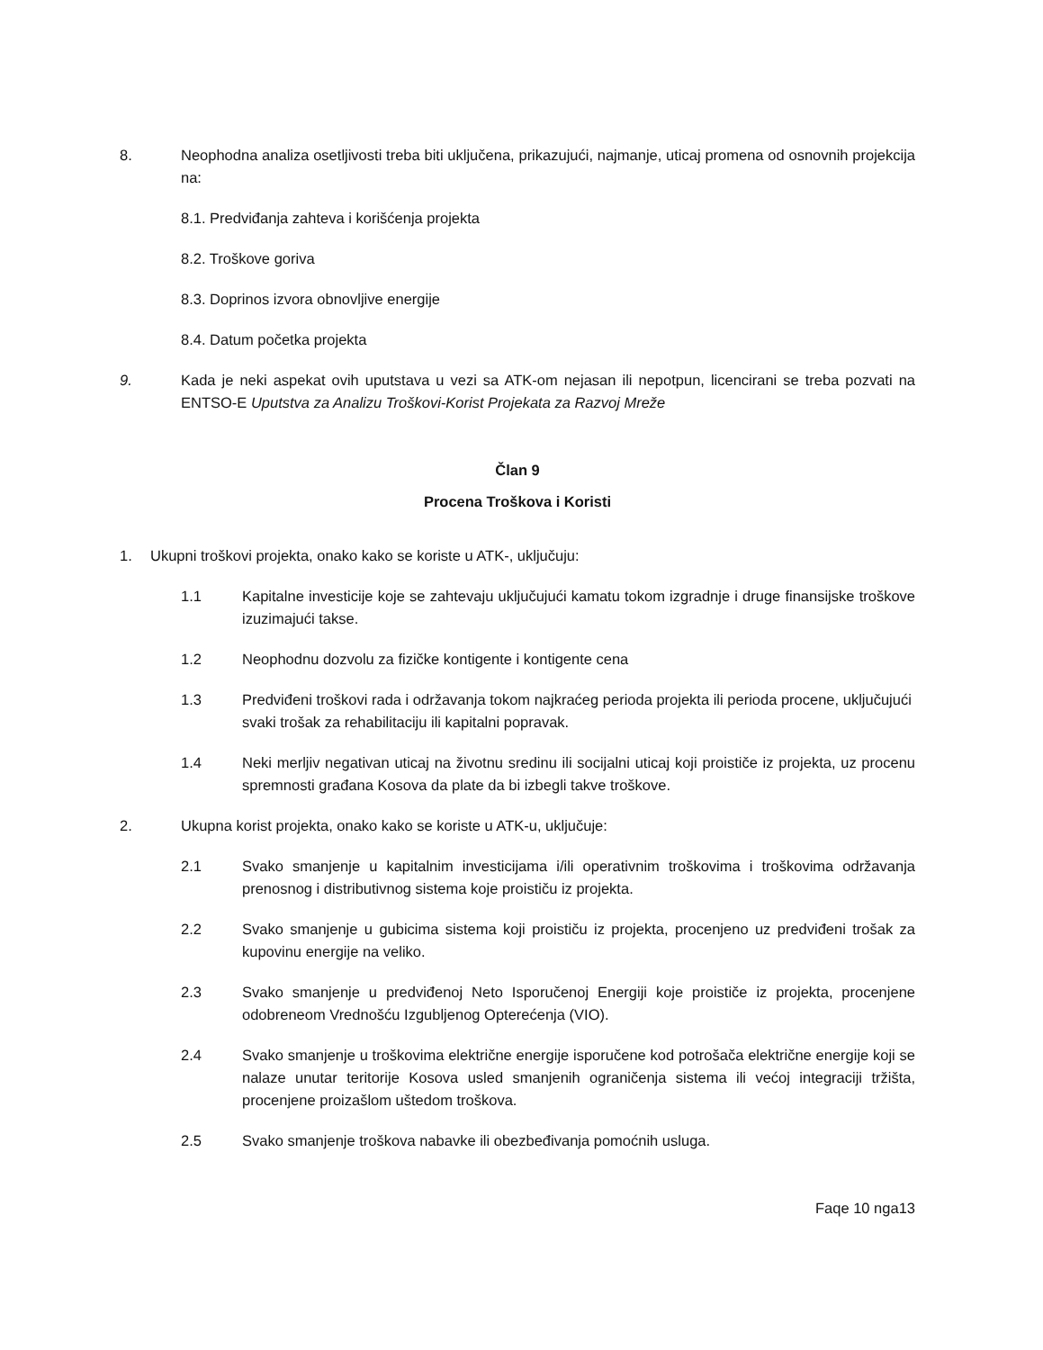8. Neophodna analiza osetljivosti treba biti uključena, prikazujući, najmanje, uticaj promena od osnovnih projekcija na:
8.1. Predviđanja zahteva i korišćenja projekta
8.2. Troškove goriva
8.3. Doprinos izvora obnovljive energije
8.4. Datum početka projekta
9. Kada je neki aspekat ovih uputstava u vezi sa ATK-om nejasan ili nepotpun, licencirani se treba pozvati na ENTSO-E Uputstva za Analizu Troškovi-Korist Projekata za Razvoj Mreže
Član 9
Procena Troškova i Koristi
1. Ukupni troškovi projekta, onako kako se koriste u ATK-, uključuju:
1.1 Kapitalne investicije koje se zahtevaju uključujući kamatu tokom izgradnje i druge finansijske troškove izuzimajući takse.
1.2 Neophodnu dozvolu za fizičke kontigente i kontigente cena
1.3 Predviđeni troškovi rada i održavanja tokom najkraćeg perioda projekta ili perioda procene, uključujući svaki trošak za rehabilitaciju ili kapitalni popravak.
1.4 Neki merljiv negativan uticaj na životnu sredinu ili socijalni uticaj koji proističe iz projekta, uz procenu spremnosti građana Kosova da plate da bi izbegli takve troškove.
2. Ukupna korist projekta, onako kako se koriste u ATK-u, uključuje:
2.1 Svako smanjenje u kapitalnim investicijama i/ili operativnim troškovima i troškovima održavanja prenosnog i distributivnog sistema koje proističu iz projekta.
2.2 Svako smanjenje u gubicima sistema koji proističu iz projekta, procenjeno uz predviđeni trošak za kupovinu energije na veliko.
2.3 Svako smanjenje u predviđenoj Neto Isporučenoj Energiji koje proističe iz projekta, procenjene odobreneom Vrednošću Izgubljenog Opterećenja (VIO).
2.4 Svako smanjenje u troškovima električne energije isporučene kod potrošača električne energije koji se nalaze unutar teritorije Kosova usled smanjenih ograničenja sistema ili većoj integraciji tržišta, procenjene proizašlom uštedom troškova.
2.5 Svako smanjenje troškova nabavke ili obezbeđivanja pomoćnih usluga.
Faqe 10 nga13